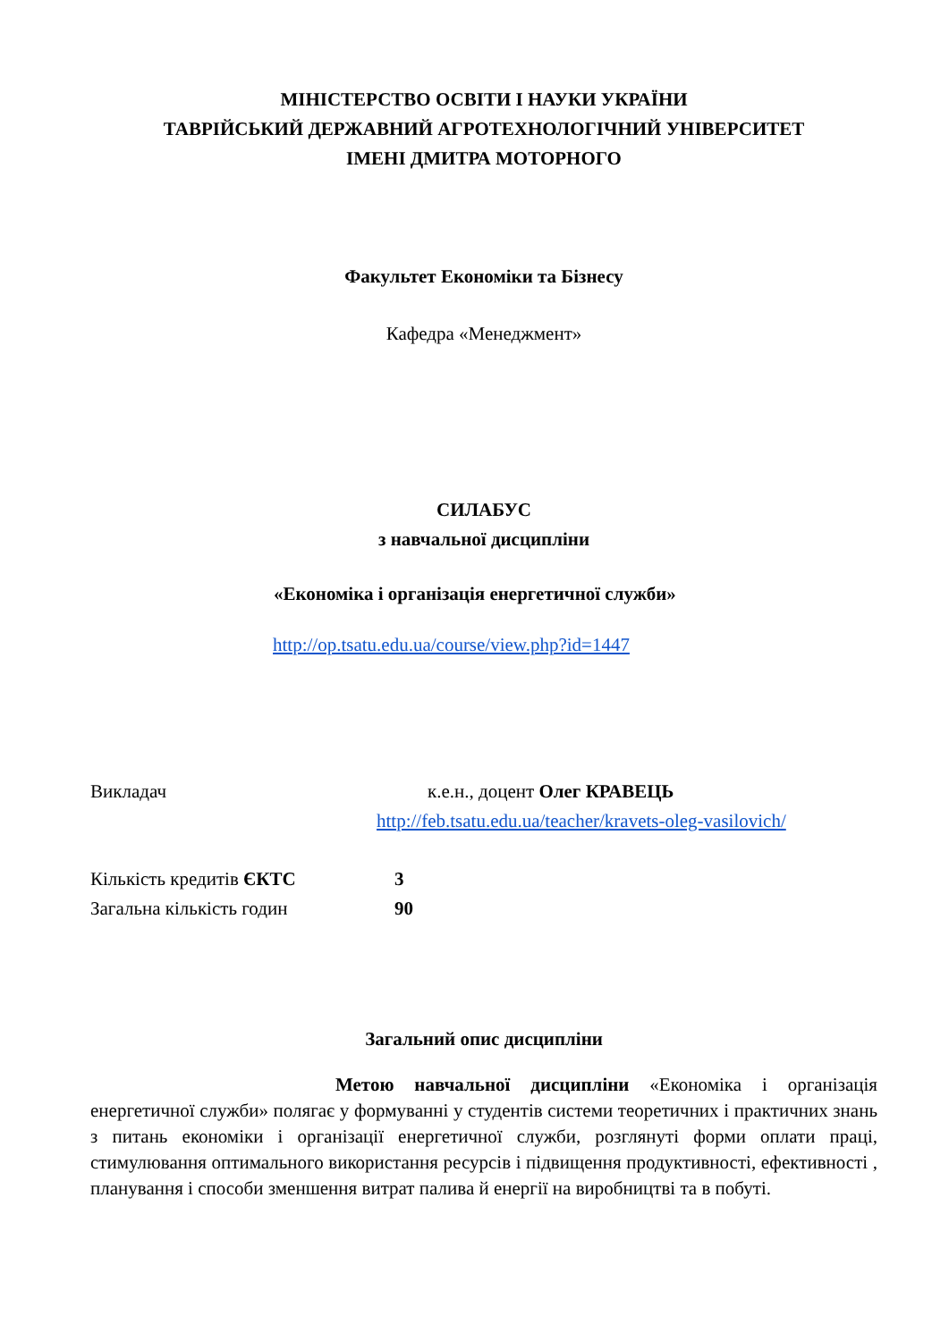МІНІСТЕРСТВО ОСВІТИ І НАУКИ УКРАЇНИ
ТАВРІЙСЬКИЙ ДЕРЖАВНИЙ АГРОТЕХНОЛОГІЧНИЙ УНІВЕРСИТЕТ
ІМЕНІ ДМИТРА МОТОРНОГО
Факультет Економіки та Бізнесу
Кафедра «Менеджмент»
СИЛАБУС
з навчальної дисципліни
«Економіка і організація енергетичної служби»
http://op.tsatu.edu.ua/course/view.php?id=1447
Викладач к.е.н., доцент Олег КРАВЕЦЬ
http://feb.tsatu.edu.ua/teacher/kravets-oleg-vasilovich/
Кількість кредитів ЄКТС 3
Загальна кількість годин 90
Загальний опис дисципліни
Метою навчальної дисципліни «Економіка і організація енергетичної служби» полягає у формуванні у студентів системи теоретичних і практичних знань з питань економіки і організації енергетичної служби, розглянуті форми оплати праці, стимулювання оптимального використання ресурсів і підвищення продуктивності, ефективності , планування і способи зменшення витрат палива й енергії на виробництві та в побуті.